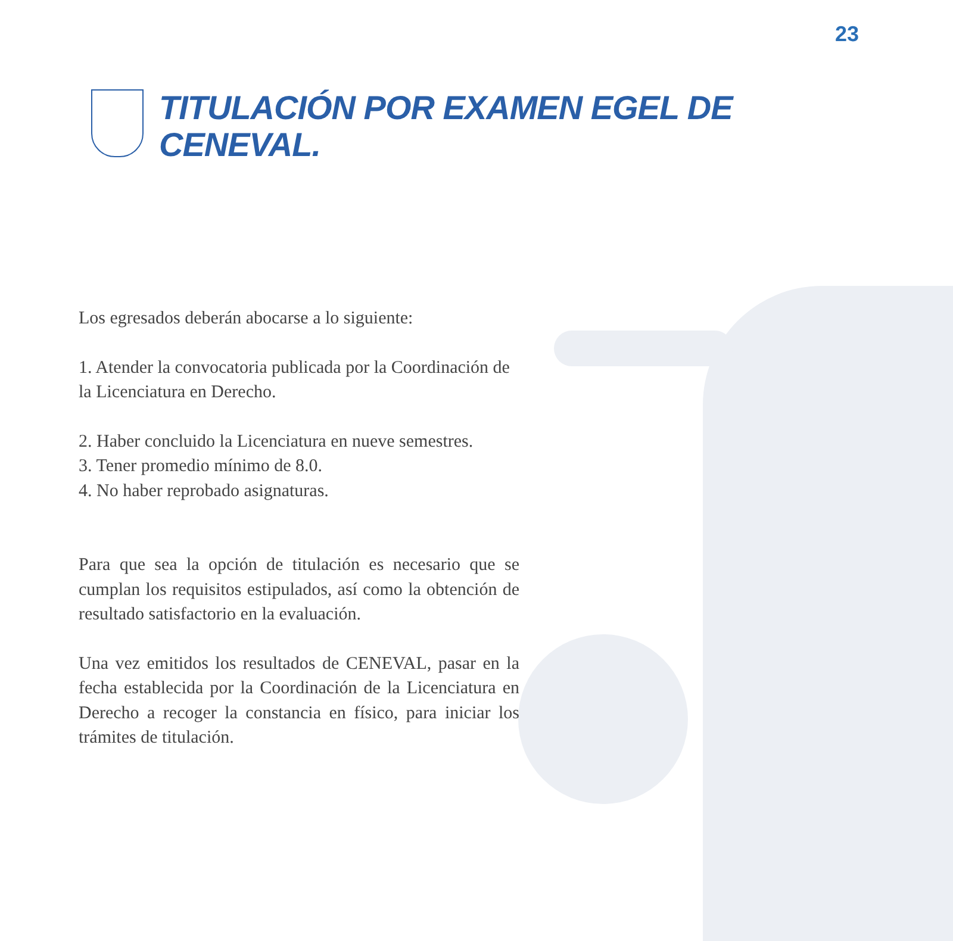23
TITULACIÓN POR EXAMEN EGEL DE
CENEVAL.
Los egresados deberán abocarse a lo siguiente:
1. Atender la convocatoria publicada por la Coordinación de la Licenciatura en Derecho.
2. Haber concluido la Licenciatura en nueve semestres.
3. Tener promedio mínimo de 8.0.
4. No haber reprobado asignaturas.
Para que sea la opción de titulación es necesario que se cumplan los requisitos estipulados, así como la obtención de resultado satisfactorio en la evaluación.
Una vez emitidos los resultados de CENEVAL, pasar en la fecha establecida por la Coordinación de la Licenciatura en Derecho a recoger la constancia en físico, para iniciar los trámites de titulación.